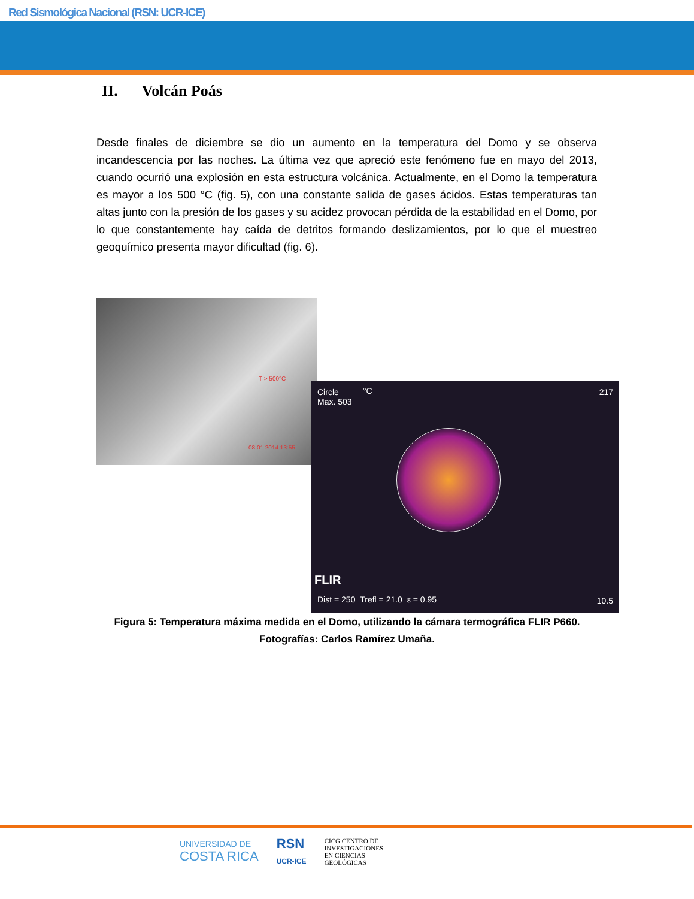Red Sismológica Nacional (RSN: UCR-ICE)
II. Volcán Poás
Desde finales de diciembre se dio un aumento en la temperatura del Domo y se observa incandescencia por las noches. La última vez que apreció este fenómeno fue en mayo del 2013, cuando ocurrió una explosión en esta estructura volcánica. Actualmente, en el Domo la temperatura es mayor a los 500 °C (fig. 5), con una constante salida de gases ácidos. Estas temperaturas tan altas junto con la presión de los gases y su acidez provocan pérdida de la estabilidad en el Domo, por lo que constantemente hay caída de detritos formando deslizamientos, por lo que el muestreo geoquímico presenta mayor dificultad (fig. 6).
T > 500°C
08.01.2014 13:55
Circle
Max. 503
°C 217
FLIR
Dist = 250 Trefl = 21.0 ε = 0.95
10.5
Figura 5: Temperatura máxima medida en el Domo, utilizando la cámara termográfica FLIR P660.
Fotografías: Carlos Ramírez Umaña.
UNIVERSIDAD DE
COSTA RICA
RSN
UCR-ICE
CICG CENTRO DE
INVESTIGACIONES
EN CIENCIAS
GEOLÓGICAS